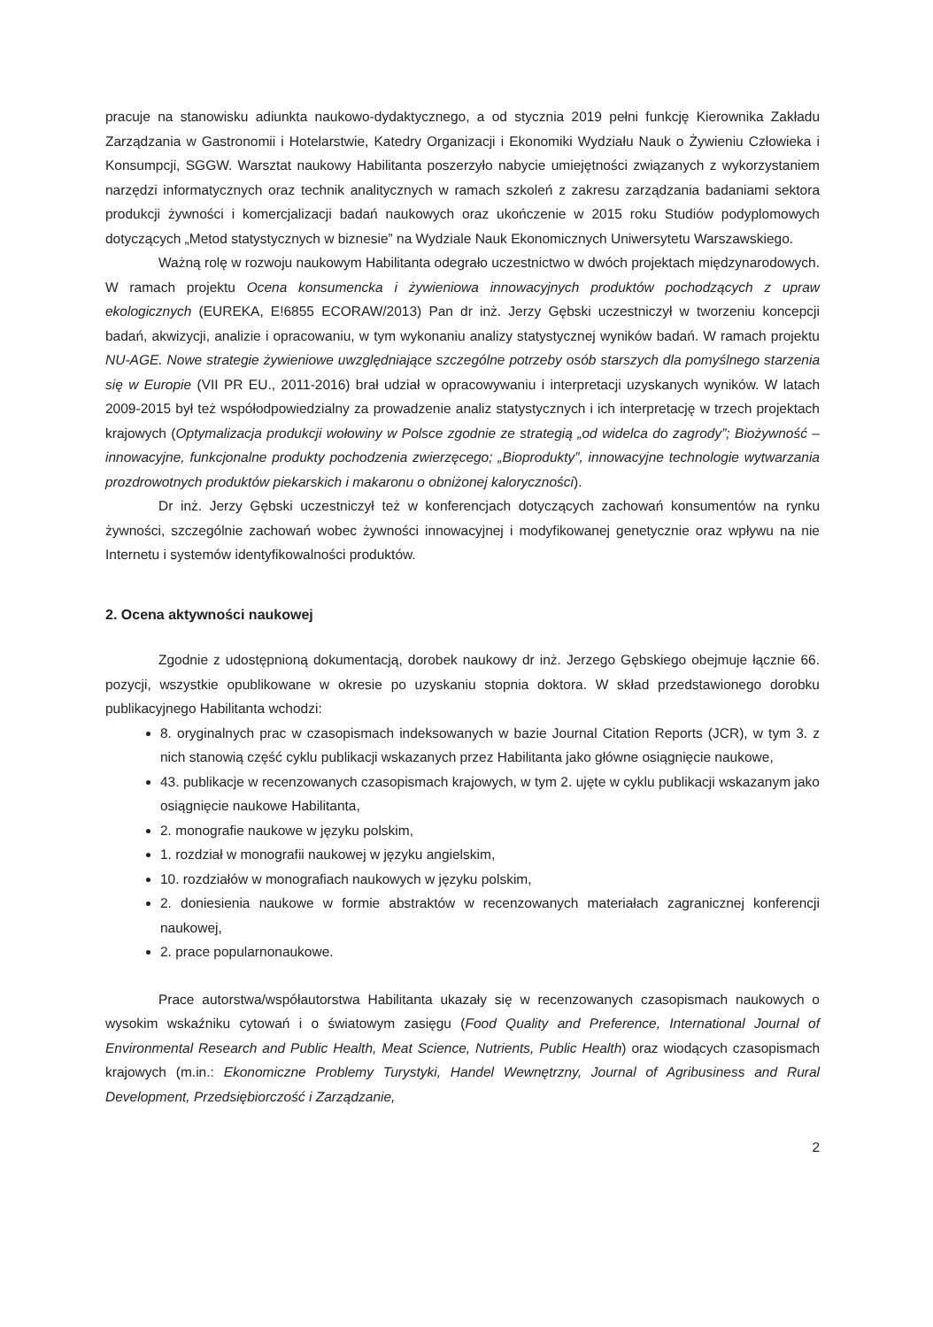pracuje na stanowisku adiunkta naukowo-dydaktycznego, a od stycznia 2019 pełni funkcję Kierownika Zakładu Zarządzania w Gastronomii i Hotelarstwie, Katedry Organizacji i Ekonomiki Wydziału Nauk o Żywieniu Człowieka i Konsumpcji, SGGW. Warsztat naukowy Habilitanta poszerzyło nabycie umiejętności związanych z wykorzystaniem narzędzi informatycznych oraz technik analitycznych w ramach szkoleń z zakresu zarządzania badaniami sektora produkcji żywności i komercjalizacji badań naukowych oraz ukończenie w 2015 roku Studiów podyplomowych dotyczących „Metod statystycznych w biznesie” na Wydziale Nauk Ekonomicznych Uniwersytetu Warszawskiego.
Ważną rolę w rozwoju naukowym Habilitanta odegrało uczestnictwo w dwóch projektach międzynarodowych. W ramach projektu Ocena konsumencka i żywieniowa innowacyjnych produktów pochodzących z upraw ekologicznych (EUREKA, E!6855 ECORAW/2013) Pan dr inż. Jerzy Gębski uczestniczył w tworzeniu koncepcji badań, akwizycji, analizie i opracowaniu, w tym wykonaniu analizy statystycznej wyników badań. W ramach projektu NU-AGE. Nowe strategie żywieniowe uwzględniające szczególne potrzeby osób starszych dla pomyślnego starzenia się w Europie (VII PR EU., 2011-2016) brał udział w opracowywaniu i interpretacji uzyskanych wyników. W latach 2009-2015 był też współodpowiedzialny za prowadzenie analiz statystycznych i ich interpretację w trzech projektach krajowych (Optymalizacja produkcji wołowiny w Polsce zgodnie ze strategią „od widelca do zagrody”; Biożywność – innowacyjne, funkcjonalne produkty pochodzenia zwierzęcego; „Bioprodukty”, innowacyjne technologie wytwarzania prozdrowotnych produktów piekarskich i makaronu o obniżonej kaloryczności).
Dr inż. Jerzy Gębski uczestniczył też w konferencjach dotyczących zachowań konsumentów na rynku żywności, szczególnie zachowań wobec żywności innowacyjnej i modyfikowanej genetycznie oraz wpływu na nie Internetu i systemów identyfikowalności produktów.
2. Ocena aktywności naukowej
Zgodnie z udostępnioną dokumentacją, dorobek naukowy dr inż. Jerzego Gębskiego obejmuje łącznie 66. pozycji, wszystkie opublikowane w okresie po uzyskaniu stopnia doktora. W skład przedstawionego dorobku publikacyjnego Habilitanta wchodzi:
8. oryginalnych prac w czasopismach indeksowanych w bazie Journal Citation Reports (JCR), w tym 3. z nich stanowią część cyklu publikacji wskazanych przez Habilitanta jako główne osiągnięcie naukowe,
43. publikacje w recenzowanych czasopismach krajowych, w tym 2. ujęte w cyklu publikacji wskazanym jako osiągnięcie naukowe Habilitanta,
2. monografie naukowe w języku polskim,
1. rozdział w monografii naukowej w języku angielskim,
10. rozdziałów w monografiach naukowych w języku polskim,
2. doniesienia naukowe w formie abstraktów w recenzowanych materiałach zagranicznej konferencji naukowej,
2. prace popularnonaukowe.
Prace autorstwa/współautorstwa Habilitanta ukazały się w recenzowanych czasopismach naukowych o wysokim wskaźniku cytowań i o światowym zasięgu (Food Quality and Preference, International Journal of Environmental Research and Public Health, Meat Science, Nutrients, Public Health) oraz wiodących czasopismach krajowych (m.in.: Ekonomiczne Problemy Turystyki, Handel Wewnętrzny, Journal of Agribusiness and Rural Development, Przedsiębiorczość i Zarządzanie,
2